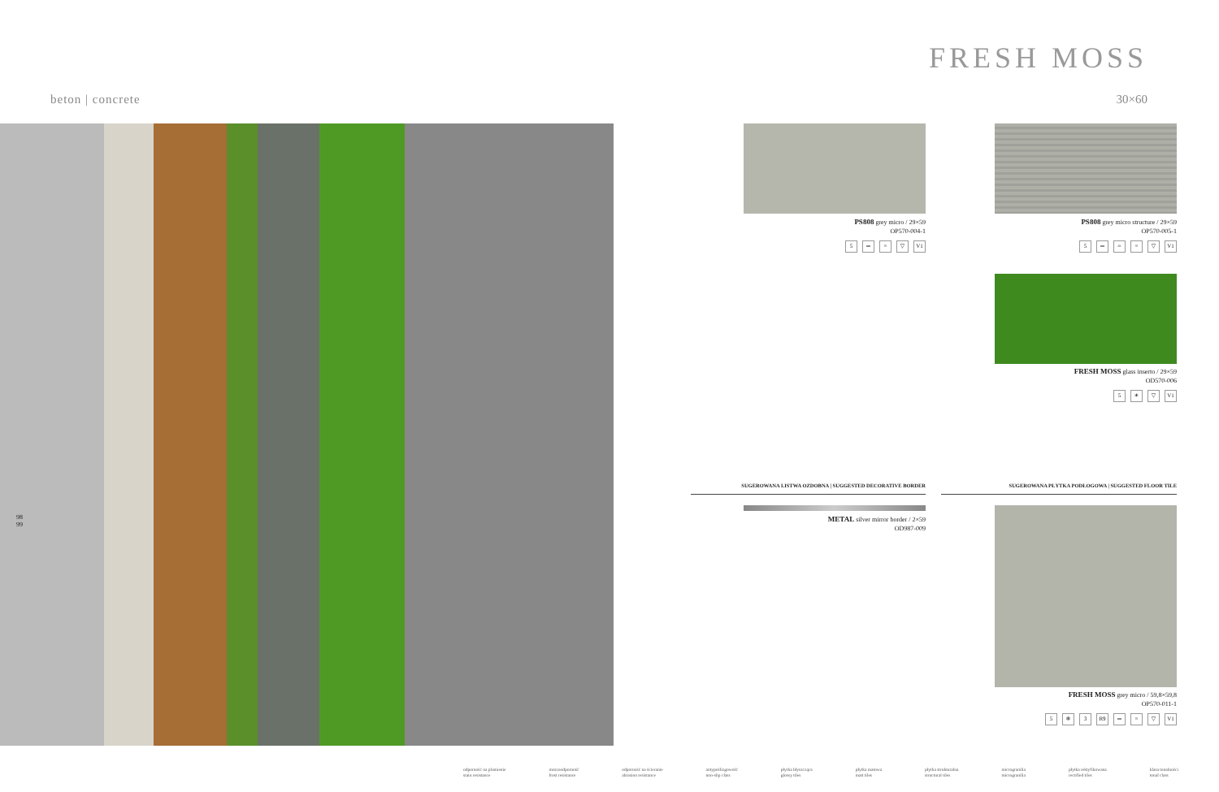FRESH MOSS
beton | concrete 30×60
98
99
PS808 grey micro / 29×59
OP570-004-1
5 ═ ≡ ▽ V1
PS808 grey micro structure / 29×59
OP570-005-1
5 ═ ≈ ≡ ▽ V1
FRESH MOSS glass inserto / 29×59
OD570-006
5 ☀ ▽ V1
SUGEROWANA LISTWA OZDOBNA | SUGGESTED DECORATIVE BORDER SUGEROWANA PŁYTKA PODŁOGOWA | SUGGESTED FLOOR TILE
METAL silver mirror border / 2×59
OD987-009
FRESH MOSS grey micro / 59,8×59,8
OP570-011-1
5 ❄ 3 R9 ═ ≡ ▽ V1
odporność na plamienie
stain resistance
mrozoodporność
frost resistance
odporność na ścieranie
abrasion resistance
antypoślizgowość
non-slip class
płytka błyszcząca
glossy tiles
płytka matowa
matt tiles
płytka strukturalna
structural tiles
microgranilia
microgranilia
płytka rektyfikowana
rectified tiles
klasa tonalności
tonal class